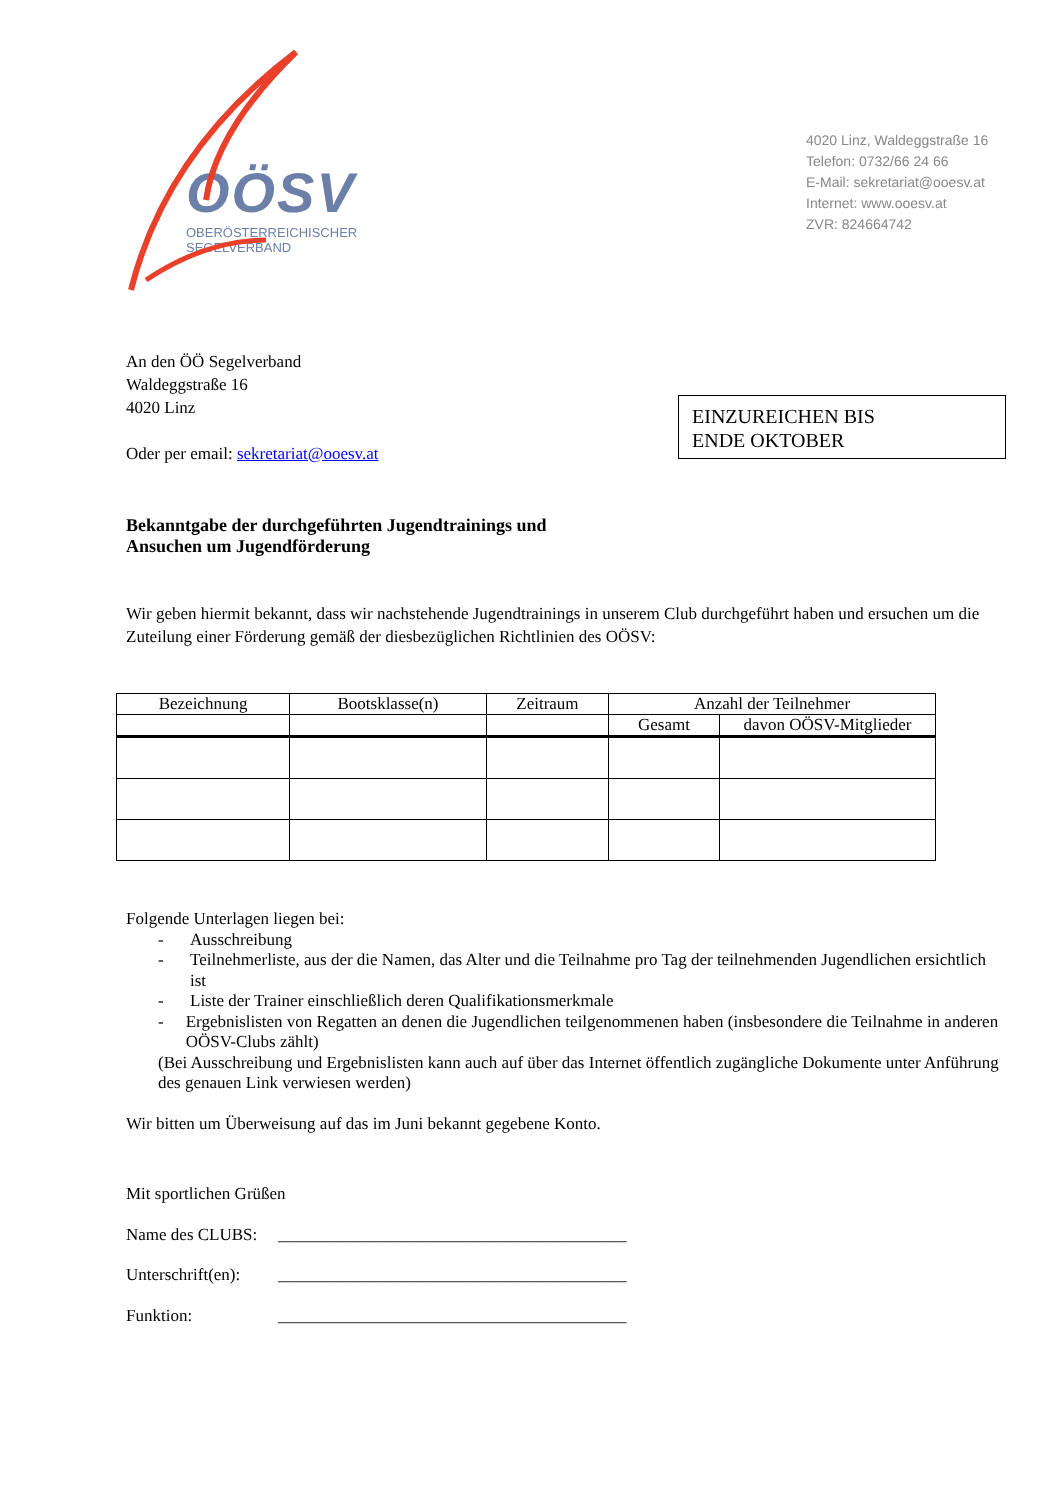OÖSV
OBERÖSTERREICHISCHER SEGELVERBAND
4020 Linz, Waldeggstraße 16
Telefon: 0732/66 24 66
E-Mail: sekretariat@ooesv.at
Internet: www.ooesv.at
ZVR: 824664742
An den ÖÖ Segelverband
Waldeggstraße 16
4020 Linz
Oder per email: sekretariat@ooesv.at
EINZUREICHEN BIS
ENDE OKTOBER
Bekanntgabe der durchgeführten Jugendtrainings und
Ansuchen um Jugendförderung
Wir geben hiermit bekannt, dass wir nachstehende Jugendtrainings in unserem Club durchgeführt haben und ersuchen um die Zuteilung einer Förderung gemäß der diesbezüglichen Richtlinien des OÖSV:
| Bezeichnung | Bootsklasse(n) | Zeitraum | Anzahl der Teilnehmer | |
| --- | --- | --- | --- | --- |
| | | | Gesamt | davon OÖSV-Mitglieder |
Folgende Unterlagen liegen bei:
- Ausschreibung
- Teilnehmerliste, aus der die Namen, das Alter und die Teilnahme pro Tag der teilnehmenden Jugendlichen ersichtlich ist
- Liste der Trainer einschließlich deren Qualifikationsmerkmale
- Ergebnislisten von Regatten an denen die Jugendlichen teilgenommenen haben (insbesondere die Teilnahme in anderen OÖSV-Clubs zählt)
(Bei Ausschreibung und Ergebnislisten kann auch auf über das Internet öffentlich zugängliche Dokumente unter Anführung des genauen Link verwiesen werden)
Wir bitten um Überweisung auf das im Juni bekannt gegebene Konto.
Mit sportlichen Grüßen
Name des CLUBS: _________________________________________
Unterschrift(en): _________________________________________
Funktion: _________________________________________